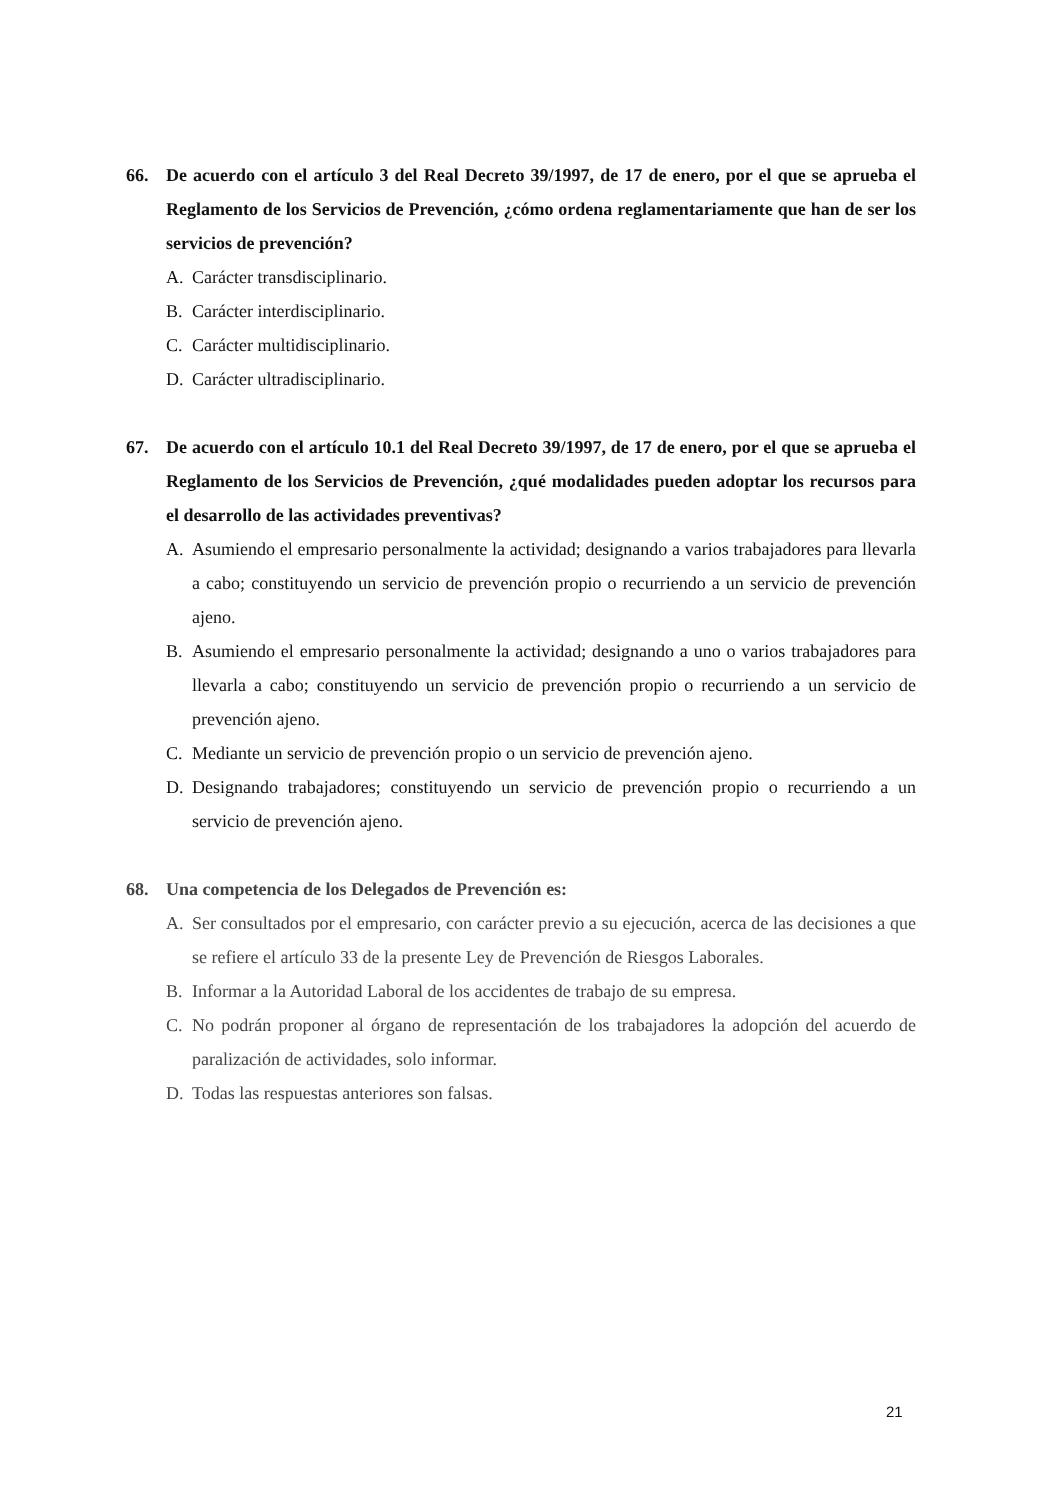66. De acuerdo con el artículo 3 del Real Decreto 39/1997, de 17 de enero, por el que se aprueba el Reglamento de los Servicios de Prevención, ¿cómo ordena reglamentariamente que han de ser los servicios de prevención?
A. Carácter transdisciplinario.
B. Carácter interdisciplinario.
C. Carácter multidisciplinario.
D. Carácter ultradisciplinario.
67. De acuerdo con el artículo 10.1 del Real Decreto 39/1997, de 17 de enero, por el que se aprueba el Reglamento de los Servicios de Prevención, ¿qué modalidades pueden adoptar los recursos para el desarrollo de las actividades preventivas?
A. Asumiendo el empresario personalmente la actividad; designando a varios trabajadores para llevarla a cabo; constituyendo un servicio de prevención propio o recurriendo a un servicio de prevención ajeno.
B. Asumiendo el empresario personalmente la actividad; designando a uno o varios trabajadores para llevarla a cabo; constituyendo un servicio de prevención propio o recurriendo a un servicio de prevención ajeno.
C. Mediante un servicio de prevención propio o un servicio de prevención ajeno.
D. Designando trabajadores; constituyendo un servicio de prevención propio o recurriendo a un servicio de prevención ajeno.
68. Una competencia de los Delegados de Prevención es:
A. Ser consultados por el empresario, con carácter previo a su ejecución, acerca de las decisiones a que se refiere el artículo 33 de la presente Ley de Prevención de Riesgos Laborales.
B. Informar a la Autoridad Laboral de los accidentes de trabajo de su empresa.
C. No podrán proponer al órgano de representación de los trabajadores la adopción del acuerdo de paralización de actividades, solo informar.
D. Todas las respuestas anteriores son falsas.
21